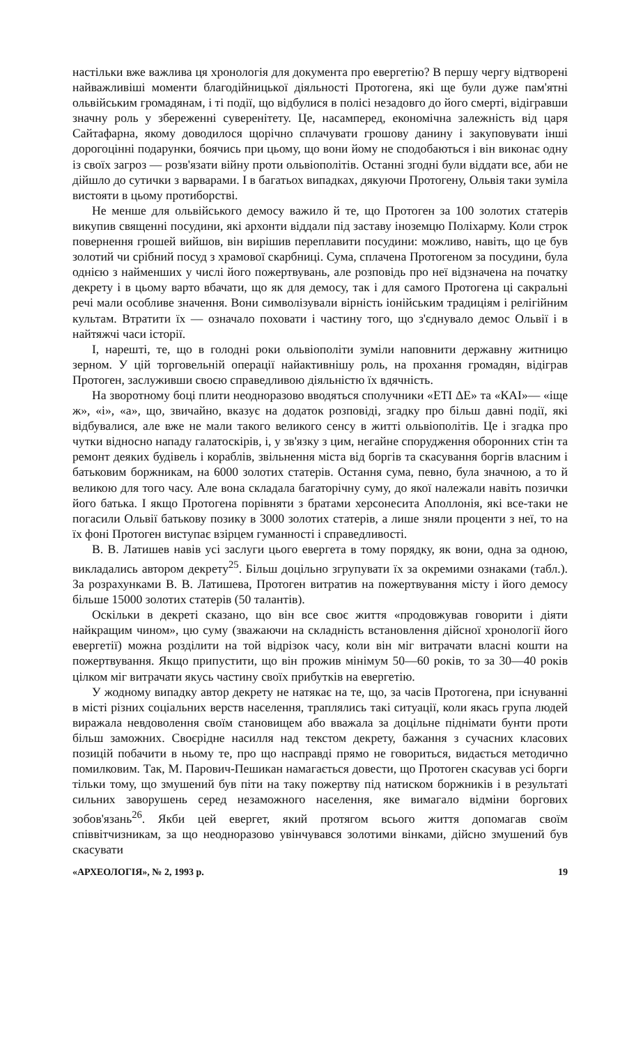настільки вже важлива ця хронологія для документа про евергетію? В першу чергу відтворені найважливіші моменти благодійницької діяльності Протогена, які ще були дуже пам'ятні ольвійським громадянам, і ті події, що відбулися в полісі незадовго до його смерті, відігравши значну роль у збереженні суверенітету. Це, насамперед, економічна залежність від царя Сайтафарна, якому доводилося щорічно сплачувати грошову данину і закуповувати інші дорогоцінні подарунки, боячись при цьому, що вони йому не сподобаються і він виконає одну із своїх загроз — розв'язати війну проти ольвіополітів. Останні згодні були віддати все, аби не дійшло до сутички з варварами. І в багатьох випадках, дякуючи Протогену, Ольвія таки зуміла вистояти в цьому протиборстві.
Не менше для ольвійського демосу важило й те, що Протоген за 100 золотих статерів викупив священні посудини, які архонти віддали під заставу іноземцю Поліхарму. Коли строк повернення грошей вийшов, він вирішив переплавити посудини: можливо, навіть, що це був золотий чи срібний посуд з храмової скарбниці. Сума, сплачена Протогеном за посудини, була однією з найменших у числі його пожертвувань, але розповідь про неї відзначена на початку декрету і в цьому варто вбачати, що як для демосу, так і для самого Протогена ці сакральні речі мали особливе значення. Вони символізували вірність іонійським традиціям і релігійним культам. Втратити їх — означало поховати і частину того, що з'єднувало демос Ольвії і в найтяжчі часи історії.
І, нарешті, те, що в голодні роки ольвіополіти зуміли наповнити державну житницю зерном. У цій торговельній операції найактивнішу роль, на прохання громадян, відіграв Протоген, заслуживши своєю справедливою діяльністю їх вдячність.
На зворотному боці плити неодноразово вводяться сполучники «ЕТІ ΔЕ» та «КАІ»— «іще ж», «і», «а», що, звичайно, вказує на додаток розповіді, згадку про більш давні події, які відбувалися, але вже не мали такого великого сенсу в житті ольвіополітів. Це і згадка про чутки відносно нападу галатоскірів, і, у зв'язку з цим, негайне спорудження оборонних стін та ремонт деяких будівель і кораблів, звільнення міста від боргів та скасування боргів власним і батьковим боржникам, на 6000 золотих статерів. Остання сума, певно, була значною, а то й великою для того часу. Але вона складала багаторічну суму, до якої належали навіть позички його батька. І якщо Протогена порівняти з братами херсонесита Аполлонія, які все-таки не погасили Ольвії батькову позику в 3000 золотих статерів, а лише зняли проценти з неї, то на їх фоні Протоген виступає взірцем гуманності і справедливості.
В. В. Латишев навів усі заслуги цього евергета в тому порядку, як вони, одна за одною, викладались автором декрету<sup>25</sup>. Більш доцільно згрупувати їх за окремими ознаками (табл.). За розрахунками В. В. Латишева, Протоген витратив на пожертвування місту і його демосу більше 15000 золотих статерів (50 талантів).
Оскільки в декреті сказано, що він все своє життя «продовжував говорити і діяти найкращим чином», цю суму (зважаючи на складність встановлення дійсної хронології його евергетії) можна розділити на той відрізок часу, коли він міг витрачати власні кошти на пожертвування. Якщо припустити, що він прожив мінімум 50—60 років, то за 30—40 років цілком міг витрачати якусь частину своїх прибутків на евергетію.
У жодному випадку автор декрету не натякає на те, що, за часів Протогена, при існуванні в місті різних соціальних верств населення, траплялись такі ситуації, коли якась група людей виражала невдоволення своїм становищем або вважала за доцільне піднімати бунти проти більш заможних. Своєрідне насилля над текстом декрету, бажання з сучасних класових позицій побачити в ньому те, про що насправді прямо не говориться, видається методично помилковим. Так, М. Парович-Пешикан намагається довести, що Протоген скасував усі борги тільки тому, що змушений був піти на таку пожертву під натиском боржників і в результаті сильних заворушень серед незаможного населення, яке вимагало відміни боргових зобов'язань<sup>26</sup>. Якби цей евергет, який протягом всього життя допомагав своїм співвітчизникам, за що неодноразово увінчувався золотими вінками, дійсно змушений був скасувати
«АРХЕОЛОГІЯ», № 2, 1993 р. 19